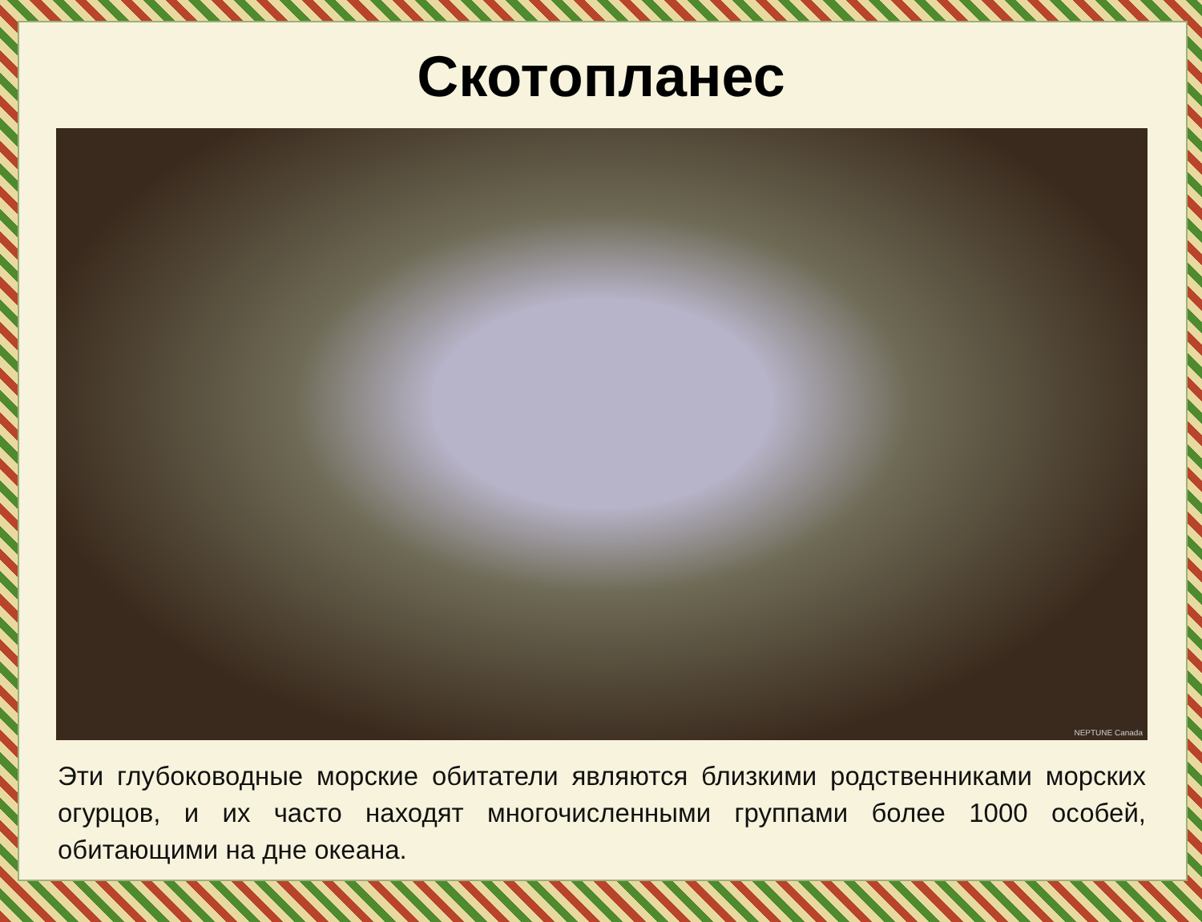Скотопланес
NEPTUNE Canada
Эти глубоководные морские обитатели являются близкими родственниками морских огурцов, и их часто находят многочисленными группами более 1000 особей, обитающими на дне океана.